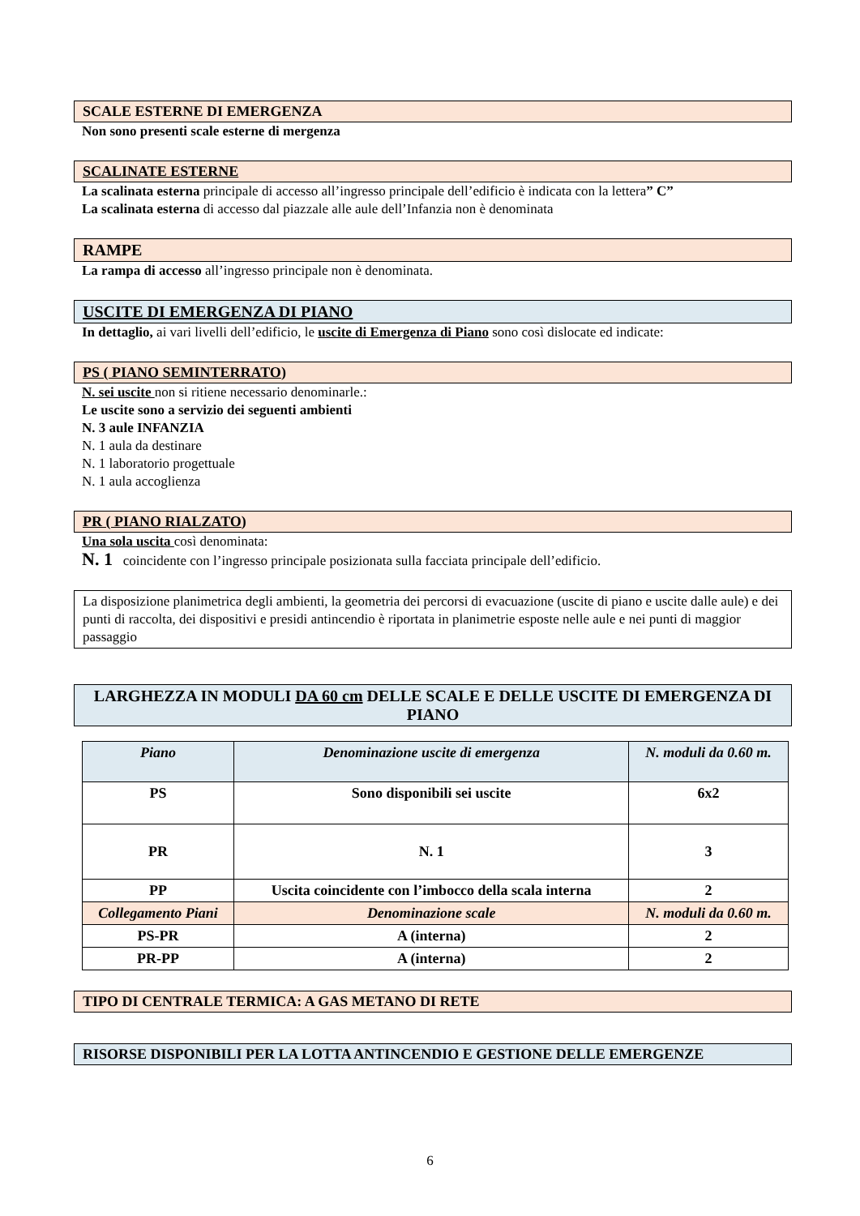SCALE ESTERNE DI EMERGENZA
Non sono presenti scale esterne di mergenza
SCALINATE ESTERNE
La scalinata esterna principale di accesso all’ingresso principale dell’edificio è indicata con la lettera” C”
La scalinata esterna di accesso dal piazzale alle aule dell’Infanzia non è denominata
RAMPE
La rampa di accesso all’ingresso principale non è denominata.
USCITE DI EMERGENZA DI PIANO
In dettaglio, ai vari livelli dell’edificio, le uscite di Emergenza di Piano sono così dislocate ed indicate:
PS ( PIANO SEMINTERRATO)
N. sei uscite non si ritiene necessario denominarle.:
Le uscite sono a servizio dei seguenti ambienti
N. 3 aule INFANZIA
N. 1 aula da destinare
N. 1 laboratorio progettuale
N. 1 aula accoglienza
PR ( PIANO RIALZATO)
Una sola uscita così denominata:
N. 1 coincidente con l’ingresso principale posizionata sulla facciata principale dell’edificio.
La disposizione planimetrica degli ambienti, la geometria dei percorsi di evacuazione (uscite di piano e uscite dalle aule) e dei punti di raccolta, dei dispositivi e presidi antincendio è riportata in planimetrie esposte nelle aule e nei punti di maggior passaggio
LARGHEZZA IN MODULI DA 60 cm DELLE SCALE E DELLE USCITE DI EMERGENZA DI PIANO
| Piano | Denominazione uscite di emergenza | N. moduli da 0.60 m. |
| --- | --- | --- |
| PS | Sono disponibili sei uscite | 6x2 |
| PR | N. 1 | 3 |
| PP | Uscita coincidente con l’imbocco della scala interna | 2 |
| Collegamento Piani | Denominazione scale | N. moduli da 0.60 m. |
| PS-PR | A (interna) | 2 |
| PR-PP | A (interna) | 2 |
TIPO DI CENTRALE TERMICA: A GAS METANO DI RETE
RISORSE DISPONIBILI PER LA LOTTA ANTINCENDIO E GESTIONE DELLE EMERGENZE
6